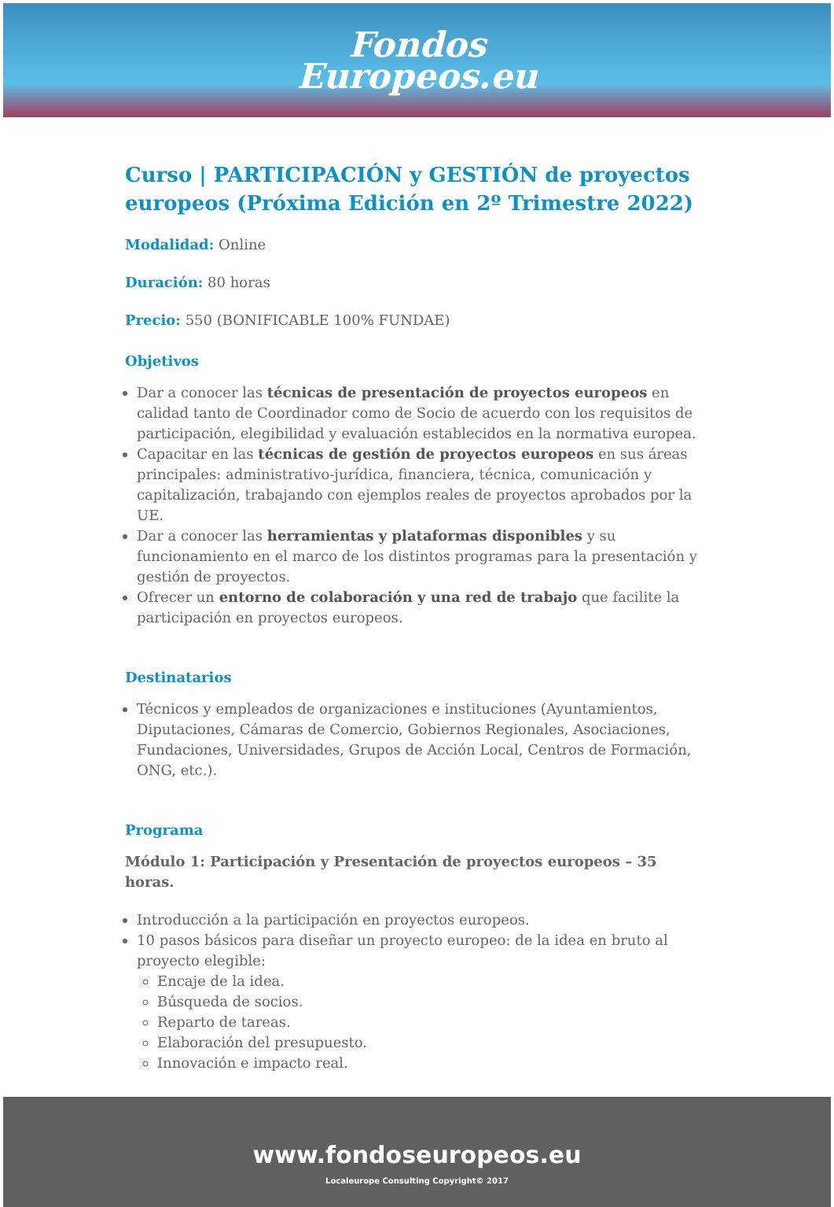Fondos
Europeos.eu
Curso | PARTICIPACIÓN y GESTIÓN de proyectos europeos (Próxima Edición en 2º Trimestre 2022)
Modalidad: Online
Duración: 80 horas
Precio: 550 (BONIFICABLE 100% FUNDAE)
Objetivos
Dar a conocer las técnicas de presentación de proyectos europeos en calidad tanto de Coordinador como de Socio de acuerdo con los requisitos de participación, elegibilidad y evaluación establecidos en la normativa europea.
Capacitar en las técnicas de gestión de proyectos europeos en sus áreas principales: administrativo-jurídica, financiera, técnica, comunicación y capitalización, trabajando con ejemplos reales de proyectos aprobados por la UE.
Dar a conocer las herramientas y plataformas disponibles y su funcionamiento en el marco de los distintos programas para la presentación y gestión de proyectos.
Ofrecer un entorno de colaboración y una red de trabajo que facilite la participación en proyectos europeos.
Destinatarios
Técnicos y empleados de organizaciones e instituciones (Ayuntamientos, Diputaciones, Cámaras de Comercio, Gobiernos Regionales, Asociaciones, Fundaciones, Universidades, Grupos de Acción Local, Centros de Formación, ONG, etc.).
Programa
Módulo 1: Participación y Presentación de proyectos europeos – 35 horas.
Introducción a la participación en proyectos europeos.
10 pasos básicos para diseñar un proyecto europeo: de la idea en bruto al proyecto elegible:
Encaje de la idea.
Búsqueda de socios.
Reparto de tareas.
Elaboración del presupuesto.
Innovación e impacto real.
www.fondoseuropeos.eu
Localeurope Consulting Copyright© 2017